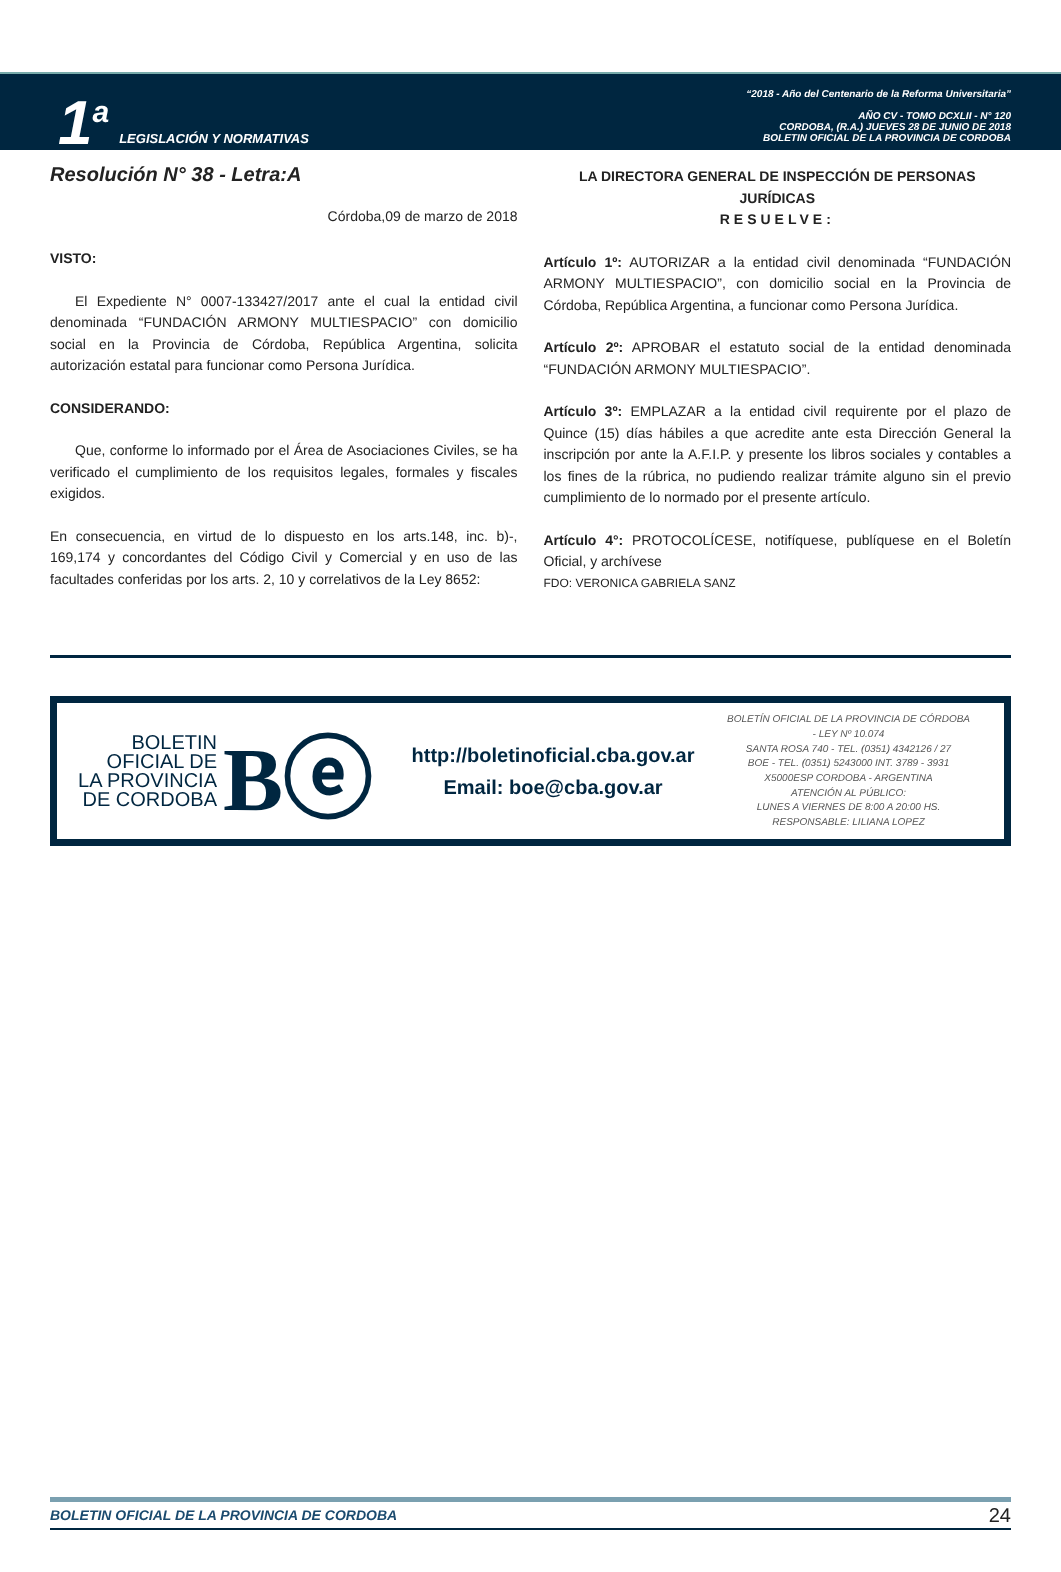1<sup>a</sup> LEGISLACIÓN Y NORMATIVAS
“2018 - Año del Centenario de la Reforma Universitaria”
AÑO CV - TOMO DCXLII - N° 120
CORDOBA, (R.A.) JUEVES 28 DE JUNIO DE 2018
BOLETIN OFICIAL DE LA PROVINCIA DE CORDOBA
Resolución N° 38 - Letra:A
Córdoba,09 de marzo de 2018
VISTO:
El Expediente N° 0007-133427/2017 ante el cual la entidad civil denominada “FUNDACIÓN ARMONY MULTIESPACIO” con domicilio social en la Provincia de Córdoba, República Argentina, solicita autorización estatal para funcionar como Persona Jurídica.
CONSIDERANDO:
Que, conforme lo informado por el Área de Asociaciones Civiles, se ha verificado el cumplimiento de los requisitos legales, formales y fiscales exigidos.
En consecuencia, en virtud de lo dispuesto en los arts.148, inc. b)-, 169,174 y concordantes del Código Civil y Comercial y en uso de las facultades conferidas por los arts. 2, 10 y correlativos de la Ley 8652:
LA DIRECTORA GENERAL DE INSPECCIÓN DE PERSONAS JURÍDICAS
RESUELVE:
Artículo 1º: AUTORIZAR a la entidad civil denominada “FUNDACIÓN ARMONY MULTIESPACIO”, con domicilio social en la Provincia de Córdoba, República Argentina, a funcionar como Persona Jurídica.
Artículo 2º: APROBAR el estatuto social de la entidad denominada “FUNDACIÓN ARMONY MULTIESPACIO”.
Artículo 3º: EMPLAZAR a la entidad civil requirente por el plazo de Quince (15) días hábiles a que acredite ante esta Dirección General la inscripción por ante la A.F.I.P. y presente los libros sociales y contables a los fines de la rúbrica, no pudiendo realizar trámite alguno sin el previo cumplimiento de lo normado por el presente artículo.
Artículo 4°: PROTOCOLÍCESE, notifíquese, publíquese en el Boletín Oficial, y archívese
FDO: VERONICA GABRIELA SANZ
BOLETIN OFICIAL DE LA PROVINCIA DE CORDOBA
Bⓔ
http://boletinoficial.cba.gov.ar
Email: boe@cba.gov.ar
BOLETÍN OFICIAL DE LA PROVINCIA DE CÓRDOBA
- LEY Nº 10.074
SANTA ROSA 740 - TEL. (0351) 4342126 / 27
BOE - TEL. (0351) 5243000 INT. 3789 - 3931
X5000ESP CORDOBA - ARGENTINA
ATENCIÓN AL PÚBLICO:
LUNES A VIERNES DE 8:00 A 20:00 HS.
RESPONSABLE: LILIANA LOPEZ
BOLETIN OFICIAL DE LA PROVINCIA DE CORDOBA 24